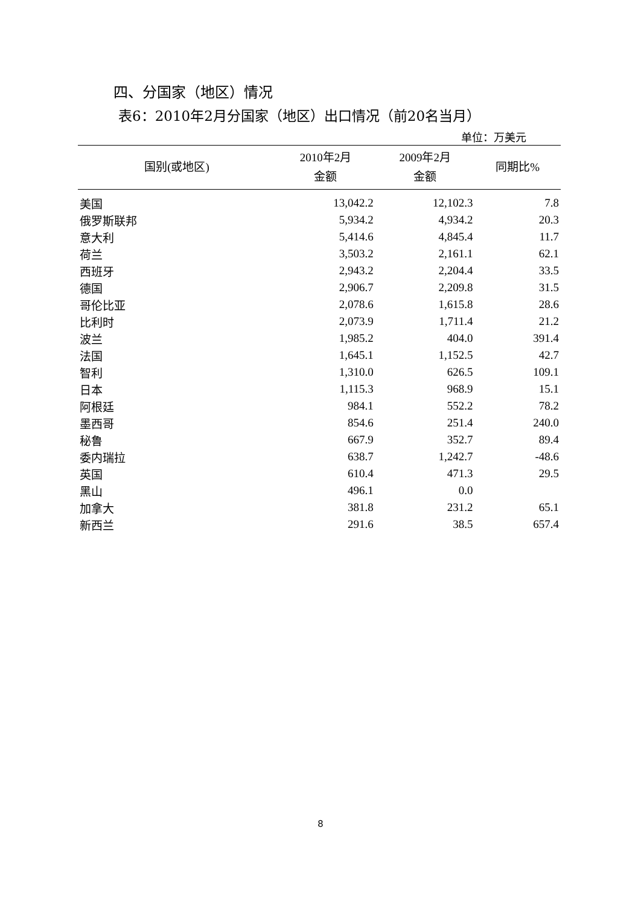四、分国家（地区）情况
表6：2010年2月分国家（地区）出口情况（前20名当月）
单位：万美元
| 国别(或地区) | 2010年2月 金额 | 2009年2月 金额 | 同期比% |
| --- | --- | --- | --- |
| 美国 | 13,042.2 | 12,102.3 | 7.8 |
| 俄罗斯联邦 | 5,934.2 | 4,934.2 | 20.3 |
| 意大利 | 5,414.6 | 4,845.4 | 11.7 |
| 荷兰 | 3,503.2 | 2,161.1 | 62.1 |
| 西班牙 | 2,943.2 | 2,204.4 | 33.5 |
| 德国 | 2,906.7 | 2,209.8 | 31.5 |
| 哥伦比亚 | 2,078.6 | 1,615.8 | 28.6 |
| 比利时 | 2,073.9 | 1,711.4 | 21.2 |
| 波兰 | 1,985.2 | 404.0 | 391.4 |
| 法国 | 1,645.1 | 1,152.5 | 42.7 |
| 智利 | 1,310.0 | 626.5 | 109.1 |
| 日本 | 1,115.3 | 968.9 | 15.1 |
| 阿根廷 | 984.1 | 552.2 | 78.2 |
| 墨西哥 | 854.6 | 251.4 | 240.0 |
| 秘鲁 | 667.9 | 352.7 | 89.4 |
| 委内瑞拉 | 638.7 | 1,242.7 | -48.6 |
| 英国 | 610.4 | 471.3 | 29.5 |
| 黑山 | 496.1 | 0.0 | |
| 加拿大 | 381.8 | 231.2 | 65.1 |
| 新西兰 | 291.6 | 38.5 | 657.4 |
8